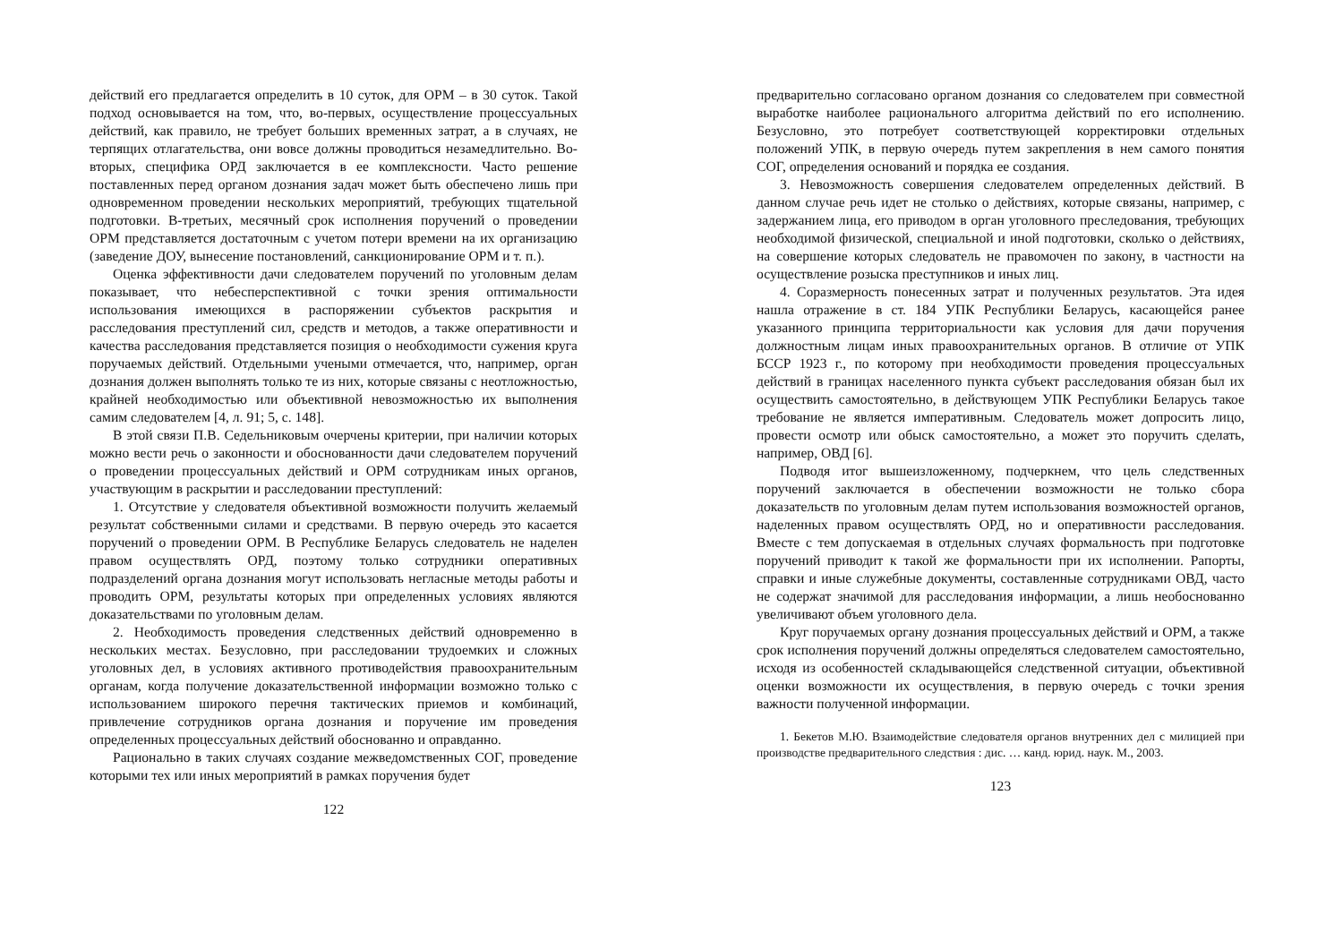действий его предлагается определить в 10 суток, для ОРМ – в 30 суток. Такой подход основывается на том, что, во-первых, осуществление процессуальных действий, как правило, не требует больших временных затрат, а в случаях, не терпящих отлагательства, они вовсе должны проводиться незамедлительно. Во-вторых, специфика ОРД заключается в ее комплексности. Часто решение поставленных перед органом дознания задач может быть обеспечено лишь при одновременном проведении нескольких мероприятий, требующих тщательной подготовки. В-третьих, месячный срок исполнения поручений о проведении ОРМ представляется достаточным с учетом потери времени на их организацию (заведение ДОУ, вынесение постановлений, санкционирование ОРМ и т. п.).
Оценка эффективности дачи следователем поручений по уголовным делам показывает, что небесперспективной с точки зрения оптимальности использования имеющихся в распоряжении субъектов раскрытия и расследования преступлений сил, средств и методов, а также оперативности и качества расследования представляется позиция о необходимости сужения круга поручаемых действий. Отдельными учеными отмечается, что, например, орган дознания должен выполнять только те из них, которые связаны с неотложностью, крайней необходимостью или объективной невозможностью их выполнения самим следователем [4, л. 91; 5, с. 148].
В этой связи П.В. Седельниковым очерчены критерии, при наличии которых можно вести речь о законности и обоснованности дачи следователем поручений о проведении процессуальных действий и ОРМ сотрудникам иных органов, участвующим в раскрытии и расследовании преступлений:
1. Отсутствие у следователя объективной возможности получить желаемый результат собственными силами и средствами. В первую очередь это касается поручений о проведении ОРМ. В Республике Беларусь следователь не наделен правом осуществлять ОРД, поэтому только сотрудники оперативных подразделений органа дознания могут использовать негласные методы работы и проводить ОРМ, результаты которых при определенных условиях являются доказательствами по уголовным делам.
2. Необходимость проведения следственных действий одновременно в нескольких местах. Безусловно, при расследовании трудоемких и сложных уголовных дел, в условиях активного противодействия правоохранительным органам, когда получение доказательственной информации возможно только с использованием широкого перечня тактических приемов и комбинаций, привлечение сотрудников органа дознания и поручение им проведения определенных процессуальных действий обоснованно и оправданно.
Рационально в таких случаях создание межведомственных СОГ, проведение которыми тех или иных мероприятий в рамках поручения будет
122
предварительно согласовано органом дознания со следователем при совместной выработке наиболее рационального алгоритма действий по его исполнению. Безусловно, это потребует соответствующей корректировки отдельных положений УПК, в первую очередь путем закрепления в нем самого понятия СОГ, определения оснований и порядка ее создания.
3. Невозможность совершения следователем определенных действий. В данном случае речь идет не столько о действиях, которые связаны, например, с задержанием лица, его приводом в орган уголовного преследования, требующих необходимой физической, специальной и иной подготовки, сколько о действиях, на совершение которых следователь не правомочен по закону, в частности на осуществление розыска преступников и иных лиц.
4. Соразмерность понесенных затрат и полученных результатов. Эта идея нашла отражение в ст. 184 УПК Республики Беларусь, касающейся ранее указанного принципа территориальности как условия для дачи поручения должностным лицам иных правоохранительных органов. В отличие от УПК БССР 1923 г., по которому при необходимости проведения процессуальных действий в границах населенного пункта субъект расследования обязан был их осуществить самостоятельно, в действующем УПК Республики Беларусь такое требование не является императивным. Следователь может допросить лицо, провести осмотр или обыск самостоятельно, а может это поручить сделать, например, ОВД [6].
Подводя итог вышеизложенному, подчеркнем, что цель следственных поручений заключается в обеспечении возможности не только сбора доказательств по уголовным делам путем использования возможностей органов, наделенных правом осуществлять ОРД, но и оперативности расследования. Вместе с тем допускаемая в отдельных случаях формальность при подготовке поручений приводит к такой же формальности при их исполнении. Рапорты, справки и иные служебные документы, составленные сотрудниками ОВД, часто не содержат значимой для расследования информации, а лишь необоснованно увеличивают объем уголовного дела.
Круг поручаемых органу дознания процессуальных действий и ОРМ, а также срок исполнения поручений должны определяться следователем самостоятельно, исходя из особенностей складывающейся следственной ситуации, объективной оценки возможности их осуществления, в первую очередь с точки зрения важности полученной информации.
1. Бекетов М.Ю. Взаимодействие следователя органов внутренних дел с милицией при производстве предварительного следствия : дис. … канд. юрид. наук. М., 2003.
123